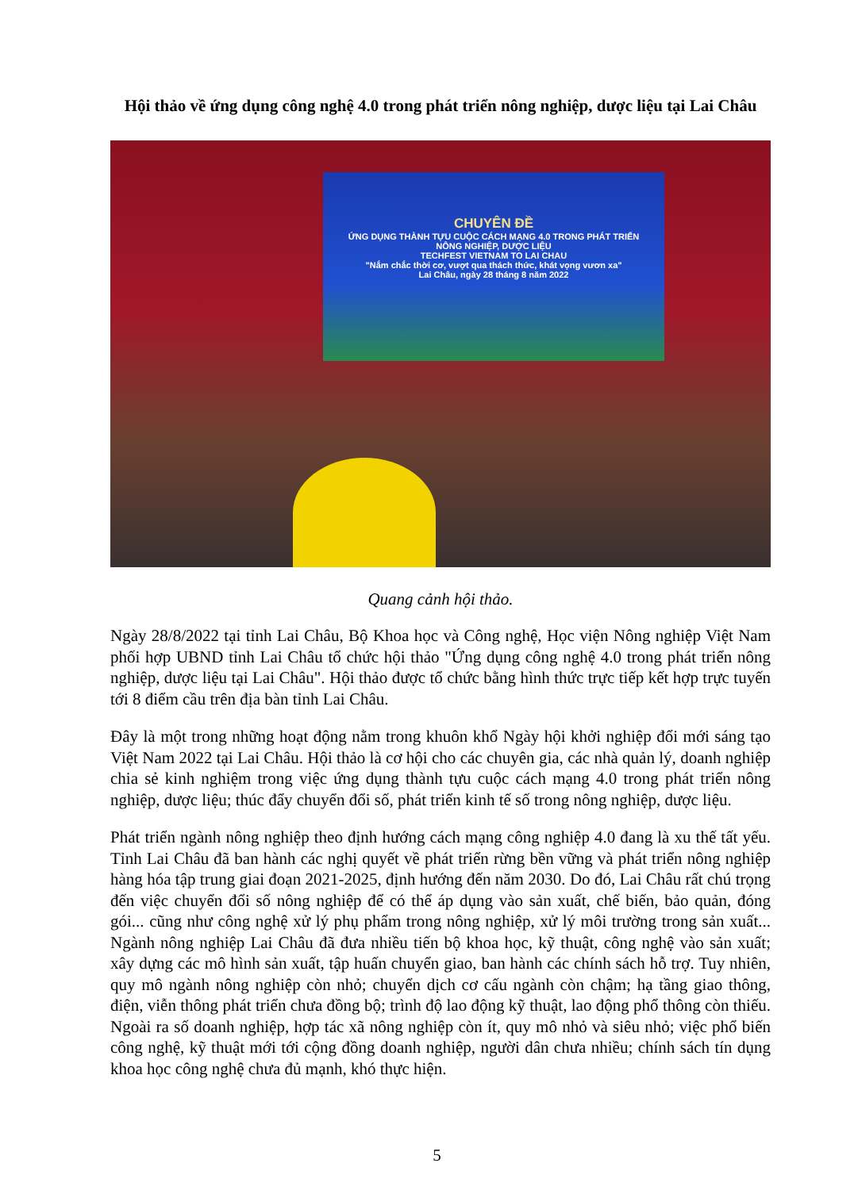Hội thảo về ứng dụng công nghệ 4.0 trong phát triển nông nghiệp, dược liệu tại Lai Châu
CHUYÊN ĐỀ
ỨNG DỤNG THÀNH TỰU CUỘC CÁCH MẠNG 4.0 TRONG PHÁT TRIỂN
NÔNG NGHIỆP, DƯỢC LIỆU
TECHFEST VIETNAM TO LAI CHAU
"Nắm chắc thời cơ, vượt qua thách thức, khát vọng vươn xa"
Lai Châu, ngày 28 tháng 8 năm 2022
Quang cảnh hội thảo.
Ngày 28/8/2022 tại tỉnh Lai Châu, Bộ Khoa học và Công nghệ, Học viện Nông nghiệp Việt Nam phối hợp UBND tỉnh Lai Châu tổ chức hội thảo "Ứng dụng công nghệ 4.0 trong phát triển nông nghiệp, dược liệu tại Lai Châu". Hội thảo được tổ chức bằng hình thức trực tiếp kết hợp trực tuyến tới 8 điểm cầu trên địa bàn tỉnh Lai Châu.
Đây là một trong những hoạt động nằm trong khuôn khổ Ngày hội khởi nghiệp đổi mới sáng tạo Việt Nam 2022 tại Lai Châu. Hội thảo là cơ hội cho các chuyên gia, các nhà quản lý, doanh nghiệp chia sẻ kinh nghiệm trong việc ứng dụng thành tựu cuộc cách mạng 4.0 trong phát triển nông nghiệp, dược liệu; thúc đẩy chuyển đổi số, phát triển kinh tế số trong nông nghiệp, dược liệu.
Phát triển ngành nông nghiệp theo định hướng cách mạng công nghiệp 4.0 đang là xu thế tất yếu. Tỉnh Lai Châu đã ban hành các nghị quyết về phát triển rừng bền vững và phát triển nông nghiệp hàng hóa tập trung giai đoạn 2021-2025, định hướng đến năm 2030. Do đó, Lai Châu rất chú trọng đến việc chuyển đổi số nông nghiệp để có thể áp dụng vào sản xuất, chế biến, bảo quản, đóng gói... cũng như công nghệ xử lý phụ phẩm trong nông nghiệp, xử lý môi trường trong sản xuất... Ngành nông nghiệp Lai Châu đã đưa nhiều tiến bộ khoa học, kỹ thuật, công nghệ vào sản xuất; xây dựng các mô hình sản xuất, tập huấn chuyển giao, ban hành các chính sách hỗ trợ. Tuy nhiên, quy mô ngành nông nghiệp còn nhỏ; chuyển dịch cơ cấu ngành còn chậm; hạ tầng giao thông, điện, viễn thông phát triển chưa đồng bộ; trình độ lao động kỹ thuật, lao động phổ thông còn thiếu. Ngoài ra số doanh nghiệp, hợp tác xã nông nghiệp còn ít, quy mô nhỏ và siêu nhỏ; việc phổ biến công nghệ, kỹ thuật mới tới cộng đồng doanh nghiệp, người dân chưa nhiều; chính sách tín dụng khoa học công nghệ chưa đủ mạnh, khó thực hiện.
5